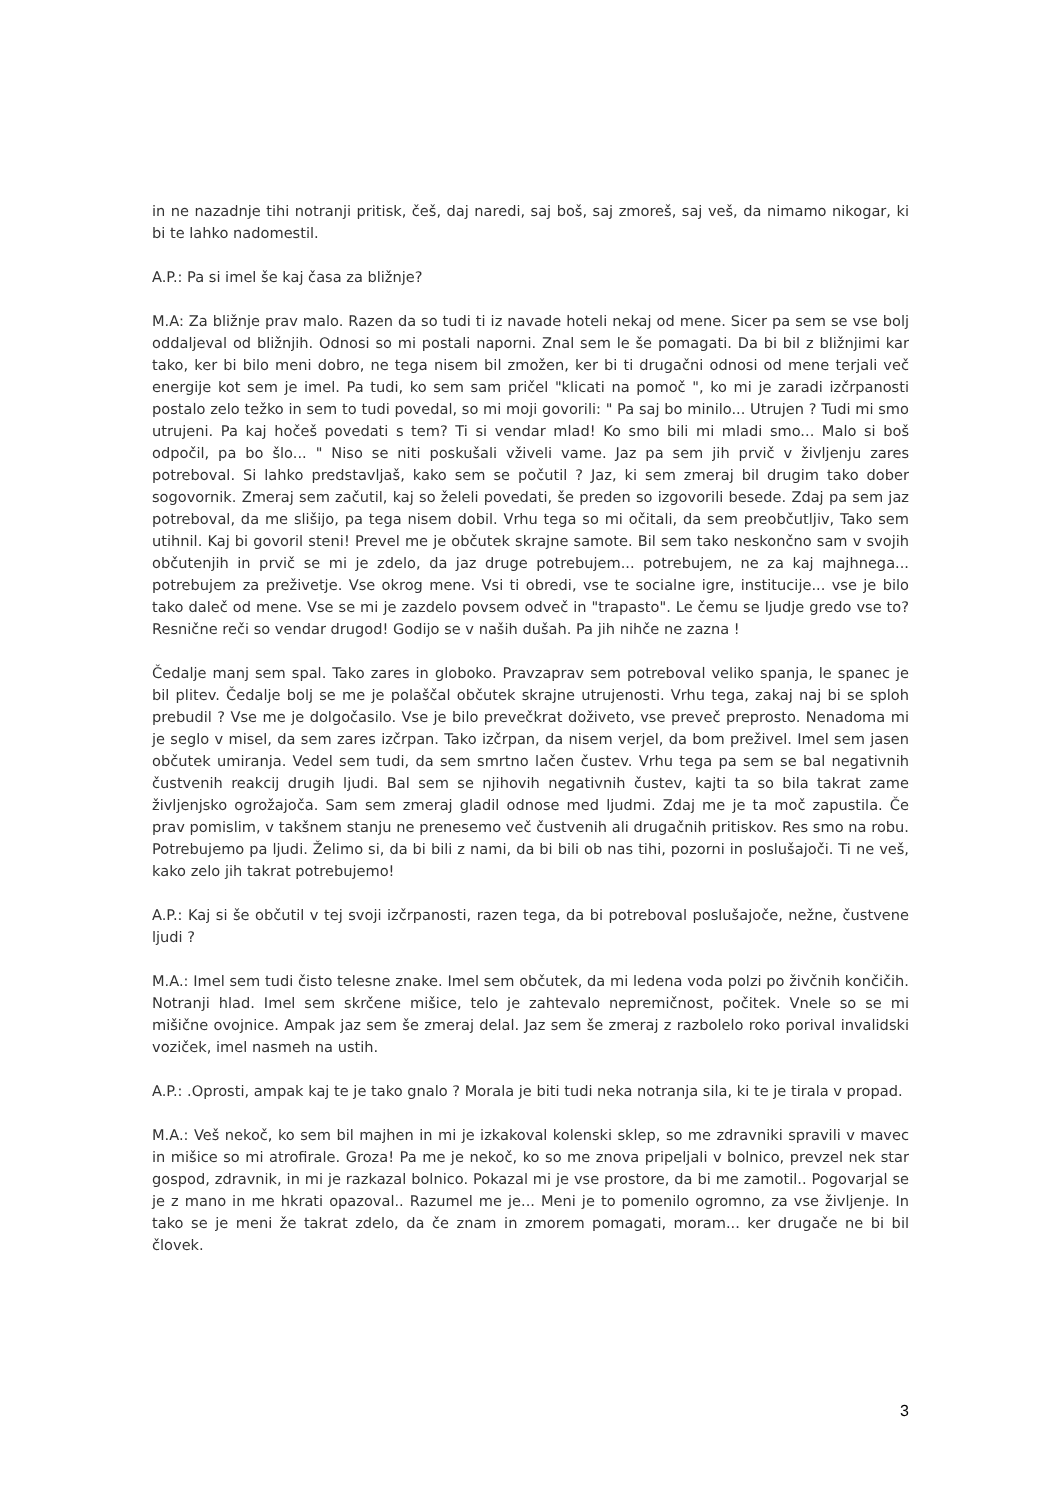in ne nazadnje tihi notranji pritisk, češ, daj naredi, saj boš, saj zmoreš, saj veš, da nimamo nikogar, ki bi te lahko nadomestil.
A.P.: Pa si imel še kaj časa za bližnje?
M.A: Za bližnje prav malo. Razen da so tudi ti iz navade hoteli nekaj od mene. Sicer pa sem se vse bolj oddaljeval od bližnjih. Odnosi so mi postali naporni. Znal sem le še pomagati. Da bi bil z bližnjimi kar tako, ker bi bilo meni dobro, ne tega nisem bil zmožen, ker bi ti drugačni odnosi od mene terjali več energije kot sem je imel. Pa tudi, ko sem sam pričel "klicati na pomoč ", ko mi je zaradi izčrpanosti postalo zelo težko in sem to tudi povedal, so mi moji govorili: " Pa saj bo minilo... Utrujen ? Tudi mi smo utrujeni. Pa kaj hočeš povedati s tem? Ti si vendar mlad! Ko smo bili mi mladi smo... Malo si boš odpočil, pa bo šlo... " Niso se niti poskušali vživeli vame. Jaz pa sem jih prvič v življenju zares potreboval. Si lahko predstavljaš, kako sem se počutil ? Jaz, ki sem zmeraj bil drugim tako dober sogovornik. Zmeraj sem začutil, kaj so želeli povedati, še preden so izgovorili besede. Zdaj pa sem jaz potreboval, da me slišijo, pa tega nisem dobil. Vrhu tega so mi očitali, da sem preobčutljiv, Tako sem utihnil. Kaj bi govoril steni! Prevel me je občutek skrajne samote. Bil sem tako neskončno sam v svojih občutenjih in prvič se mi je zdelo, da jaz druge potrebujem... potrebujem, ne za kaj majhnega... potrebujem za preživetje. Vse okrog mene. Vsi ti obredi, vse te socialne igre, institucije... vse je bilo tako daleč od mene. Vse se mi je zazdelo povsem odveč in "trapasto". Le čemu se ljudje gredo vse to? Resnične reči so vendar drugod! Godijo se v naših dušah. Pa jih nihče ne zazna !
Čedalje manj sem spal. Tako zares in globoko. Pravzaprav sem potreboval veliko spanja, le spanec je bil plitev. Čedalje bolj se me je polaščal občutek skrajne utrujenosti. Vrhu tega, zakaj naj bi se sploh prebudil ? Vse me je dolgočasilo. Vse je bilo prevečkrat doživeto, vse preveč preprosto. Nenadoma mi je seglo v misel, da sem zares izčrpan. Tako izčrpan, da nisem verjel, da bom preživel. Imel sem jasen občutek umiranja. Vedel sem tudi, da sem smrtno lačen čustev. Vrhu tega pa sem se bal negativnih čustvenih reakcij drugih ljudi. Bal sem se njihovih negativnih čustev, kajti ta so bila takrat zame življenjsko ogrožajoča. Sam sem zmeraj gladil odnose med ljudmi. Zdaj me je ta moč zapustila. Če prav pomislim, v takšnem stanju ne prenesemo več čustvenih ali drugačnih pritiskov. Res smo na robu. Potrebujemo pa ljudi. Želimo si, da bi bili z nami, da bi bili ob nas tihi, pozorni in poslušajoči. Ti ne veš, kako zelo jih takrat potrebujemo!
A.P.: Kaj si še občutil v tej svoji izčrpanosti, razen tega, da bi potreboval poslušajoče, nežne, čustvene ljudi ?
M.A.: Imel sem tudi čisto telesne znake. Imel sem občutek, da mi ledena voda polzi po živčnih končičih. Notranji hlad. Imel sem skrčene mišice, telo je zahtevalo nepremičnost, počitek. Vnele so se mi mišične ovojnice. Ampak jaz sem še zmeraj delal. Jaz sem še zmeraj z razbolelo roko porival invalidski voziček, imel nasmeh na ustih.
A.P.: .Oprosti, ampak kaj te je tako gnalo ? Morala je biti tudi neka notranja sila, ki te je tirala v propad.
M.A.: Veš nekoč, ko sem bil majhen in mi je izkakoval kolenski sklep, so me zdravniki spravili v mavec in mišice so mi atrofirale. Groza! Pa me je nekoč, ko so me znova pripeljali v bolnico, prevzel nek star gospod, zdravnik, in mi je razkazal bolnico. Pokazal mi je vse prostore, da bi me zamotil.. Pogovarjal se je z mano in me hkrati opazoval.. Razumel me je... Meni je to pomenilo ogromno, za vse življenje. In tako se je meni že takrat zdelo, da če znam in zmorem pomagati, moram... ker drugače ne bi bil človek.
3